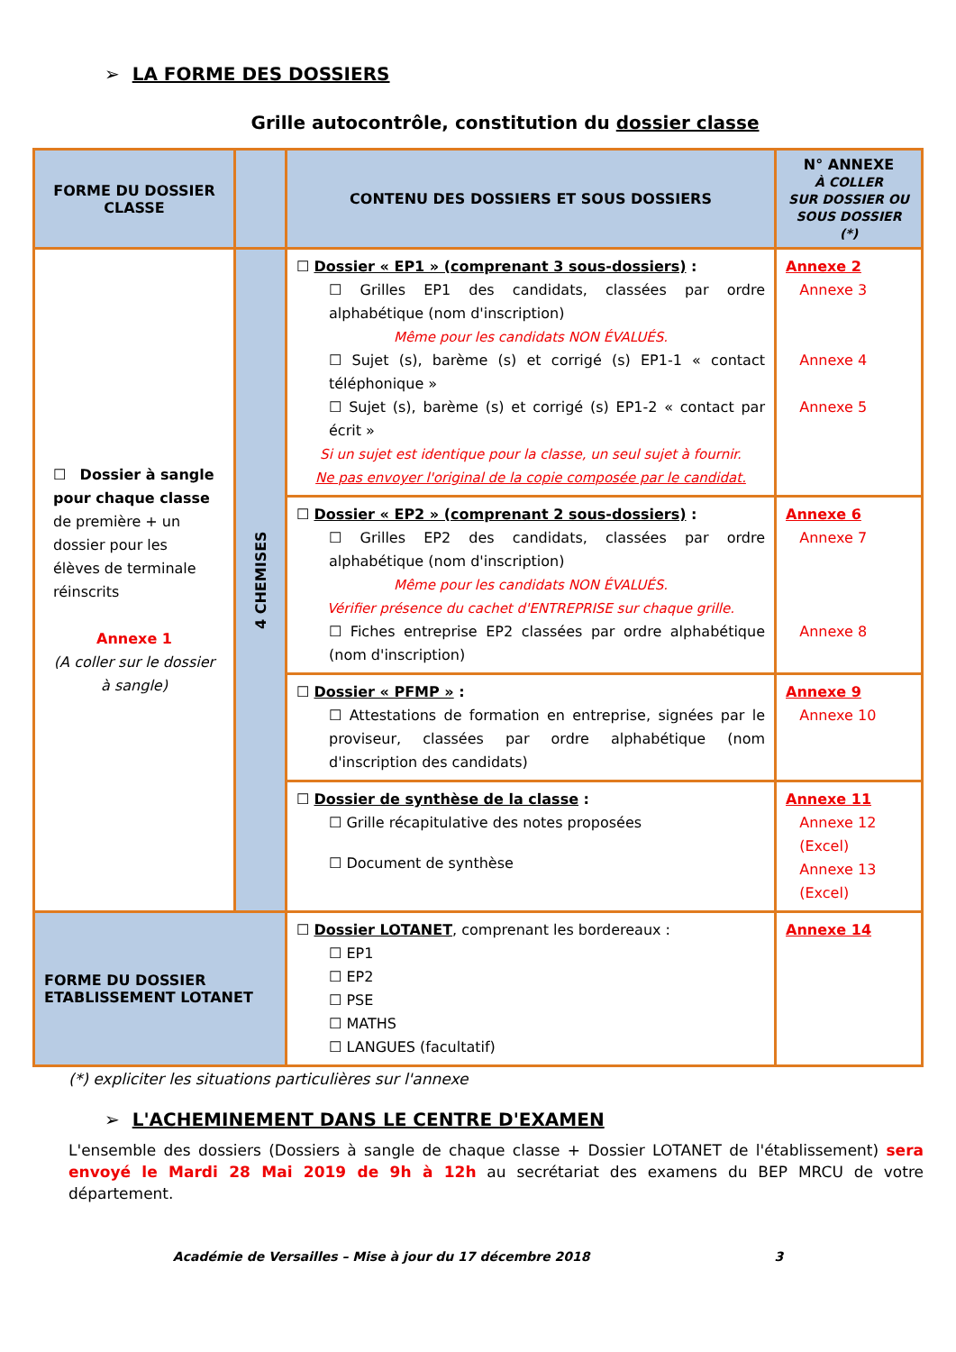➢ LA FORME DES DOSSIERS
Grille autocontrôle, constitution du dossier classe
| FORME DU DOSSIER CLASSE | | CONTENU DES DOSSIERS ET SOUS DOSSIERS | N° ANNEXE À COLLER SUR DOSSIER OU SOUS DOSSIER (*) |
| --- | --- | --- | --- |
| ☐ Dossier à sangle pour chaque classe de première + un dossier pour les élèves de terminale réinscrits Annexe 1 (A coller sur le dossier à sangle) | 4 CHEMISES | ☐ Dossier « EP1 » (comprenant 3 sous-dossiers) : ☐ Grilles EP1 des candidats, classées par ordre alphabétique (nom d'inscription) Même pour les candidats NON ÉVALUÉS. ☐ Sujet (s), barème (s) et corrigé (s) EP1-1 « contact téléphonique » ☐ Sujet (s), barème (s) et corrigé (s) EP1-2 « contact par écrit » Si un sujet est identique pour la classe, un seul sujet à fournir. Ne pas envoyer l'original de la copie composée par le candidat. | Annexe 2 Annexe 3 Annexe 4 Annexe 5 |
| | | ☐ Dossier « EP2 » (comprenant 2 sous-dossiers) : ☐ Grilles EP2 des candidats, classées par ordre alphabétique (nom d'inscription) Même pour les candidats NON ÉVALUÉS. Vérifier présence du cachet d'ENTREPRISE sur chaque grille. ☐ Fiches entreprise EP2 classées par ordre alphabétique (nom d'inscription) | Annexe 6 Annexe 7 Annexe 8 |
| | | ☐ Dossier « PFMP » : ☐ Attestations de formation en entreprise, signées par le proviseur, classées par ordre alphabétique (nom d'inscription des candidats) | Annexe 9 Annexe 10 |
| | | ☐ Dossier de synthèse de la classe : ☐ Grille récapitulative des notes proposées ☐ Document de synthèse | Annexe 11 Annexe 12 (Excel) Annexe 13 (Excel) |
| FORME DU DOSSIER ETABLISSEMENT LOTANET | | ☐ Dossier LOTANET , comprenant les bordereaux : ☐ EP1 ☐ EP2 ☐ PSE ☐ MATHS ☐ LANGUES (facultatif) | Annexe 14 |
(*) expliciter les situations particulières sur l'annexe
➢ L'ACHEMINEMENT DANS LE CENTRE D'EXAMEN
L'ensemble des dossiers (Dossiers à sangle de chaque classe + Dossier LOTANET de l'établissement) sera envoyé le Mardi 28 Mai 2019 de 9h à 12h au secrétariat des examens du BEP MRCU de votre département.
Académie de Versailles – Mise à jour du 17 décembre 2018 3